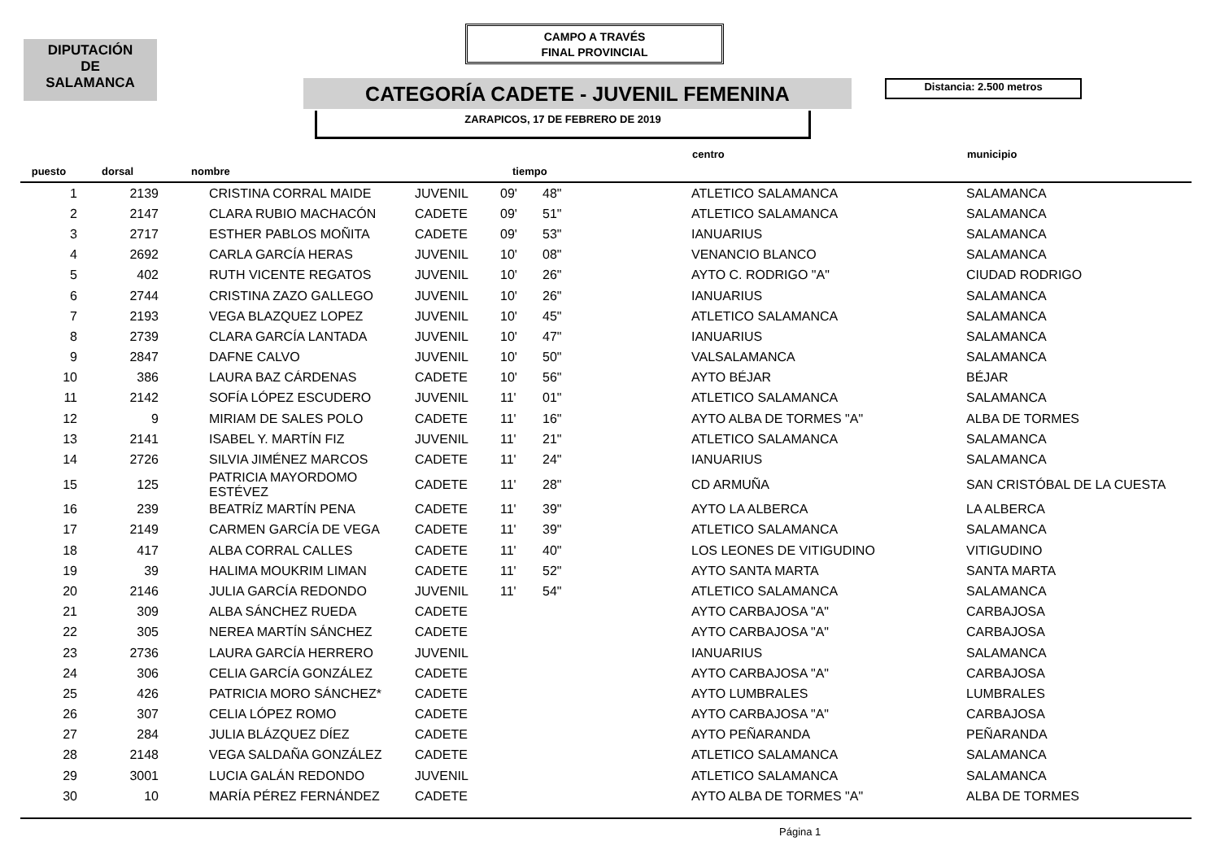DIPUTACIÓN
DE
SALAMANCA
CAMPO A TRAVÉS
FINAL PROVINCIAL
CATEGORÍA CADETE - JUVENIL FEMENINA Distancia: 2.500 metros
ZARAPICOS, 17 DE FEBRERO DE 2019
| puesto | dorsal | nombre | | tiempo | | centro | municipio |
| --- | --- | --- | --- | --- | --- | --- | --- |
| 1 | 2139 | CRISTINA CORRAL MAIDE | JUVENIL | 09' | 48" | ATLETICO SALAMANCA | SALAMANCA |
| 2 | 2147 | CLARA RUBIO MACHACÓN | CADETE | 09' | 51" | ATLETICO SALAMANCA | SALAMANCA |
| 3 | 2717 | ESTHER PABLOS MOÑITA | CADETE | 09' | 53" | IANUARIUS | SALAMANCA |
| 4 | 2692 | CARLA GARCÍA HERAS | JUVENIL | 10' | 08" | VENANCIO BLANCO | SALAMANCA |
| 5 | 402 | RUTH VICENTE REGATOS | JUVENIL | 10' | 26" | AYTO C. RODRIGO "A" | CIUDAD RODRIGO |
| 6 | 2744 | CRISTINA ZAZO GALLEGO | JUVENIL | 10' | 26" | IANUARIUS | SALAMANCA |
| 7 | 2193 | VEGA BLAZQUEZ LOPEZ | JUVENIL | 10' | 45" | ATLETICO SALAMANCA | SALAMANCA |
| 8 | 2739 | CLARA GARCÍA LANTADA | JUVENIL | 10' | 47" | IANUARIUS | SALAMANCA |
| 9 | 2847 | DAFNE CALVO | JUVENIL | 10' | 50" | VALSALAMANCA | SALAMANCA |
| 10 | 386 | LAURA BAZ CÁRDENAS | CADETE | 10' | 56" | AYTO BÉJAR | BÉJAR |
| 11 | 2142 | SOFÍA LÓPEZ ESCUDERO | JUVENIL | 11' | 01" | ATLETICO SALAMANCA | SALAMANCA |
| 12 | 9 | MIRIAM DE SALES POLO | CADETE | 11' | 16" | AYTO ALBA DE TORMES "A" | ALBA DE TORMES |
| 13 | 2141 | ISABEL Y. MARTÍN FIZ | JUVENIL | 11' | 21" | ATLETICO SALAMANCA | SALAMANCA |
| 14 | 2726 | SILVIA JIMÉNEZ MARCOS | CADETE | 11' | 24" | IANUARIUS | SALAMANCA |
| 15 | 125 | PATRICIA MAYORDOMO ESTÉVEZ | CADETE | 11' | 28" | CD ARMUÑA | SAN CRISTÓBAL DE LA CUESTA |
| 16 | 239 | BEATRÍZ MARTÍN PENA | CADETE | 11' | 39" | AYTO LA ALBERCA | LA ALBERCA |
| 17 | 2149 | CARMEN GARCÍA DE VEGA | CADETE | 11' | 39" | ATLETICO SALAMANCA | SALAMANCA |
| 18 | 417 | ALBA CORRAL CALLES | CADETE | 11' | 40" | LOS LEONES DE VITIGUDINO | VITIGUDINO |
| 19 | 39 | HALIMA MOUKRIM LIMAN | CADETE | 11' | 52" | AYTO SANTA MARTA | SANTA MARTA |
| 20 | 2146 | JULIA GARCÍA REDONDO | JUVENIL | 11' | 54" | ATLETICO SALAMANCA | SALAMANCA |
| 21 | 309 | ALBA SÁNCHEZ RUEDA | CADETE | | | AYTO CARBAJOSA "A" | CARBAJOSA |
| 22 | 305 | NEREA MARTÍN SÁNCHEZ | CADETE | | | AYTO CARBAJOSA "A" | CARBAJOSA |
| 23 | 2736 | LAURA GARCÍA HERRERO | JUVENIL | | | IANUARIUS | SALAMANCA |
| 24 | 306 | CELIA GARCÍA GONZÁLEZ | CADETE | | | AYTO CARBAJOSA "A" | CARBAJOSA |
| 25 | 426 | PATRICIA MORO SÁNCHEZ* | CADETE | | | AYTO LUMBRALES | LUMBRALES |
| 26 | 307 | CELIA LÓPEZ ROMO | CADETE | | | AYTO CARBAJOSA "A" | CARBAJOSA |
| 27 | 284 | JULIA BLÁZQUEZ DÍEZ | CADETE | | | AYTO PEÑARANDA | PEÑARANDA |
| 28 | 2148 | VEGA SALDAÑA GONZÁLEZ | CADETE | | | ATLETICO SALAMANCA | SALAMANCA |
| 29 | 3001 | LUCIA GALÁN REDONDO | JUVENIL | | | ATLETICO SALAMANCA | SALAMANCA |
| 30 | 10 | MARÍA PÉREZ FERNÁNDEZ | CADETE | | | AYTO ALBA DE TORMES "A" | ALBA DE TORMES |
Página 1